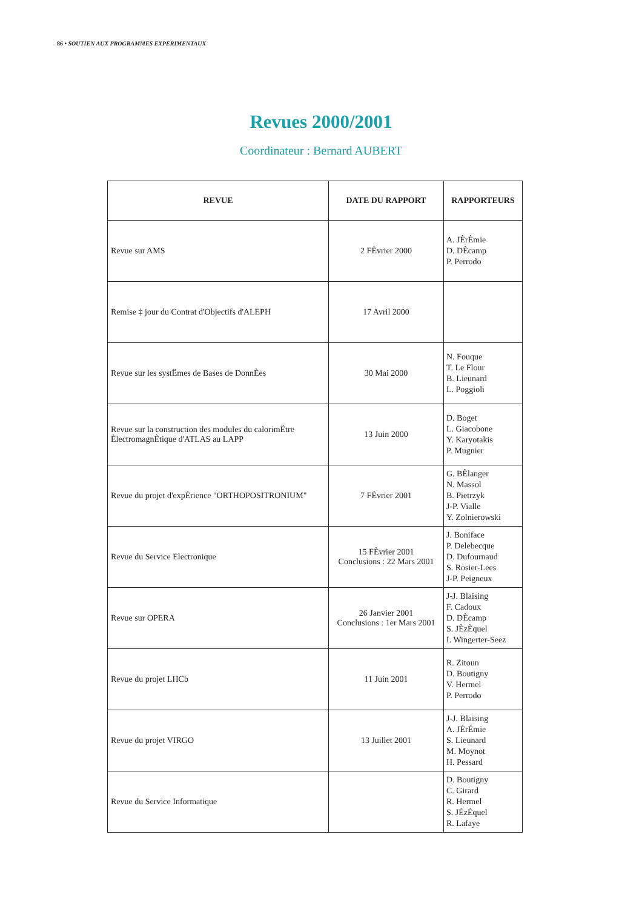86 • SOUTIEN AUX PROGRAMMES EXPERIMENTAUX
Revues 2000/2001
Coordinateur : Bernard AUBERT
| REVUE | DATE DU RAPPORT | RAPPORTEURS |
| --- | --- | --- |
| Revue sur AMS | 2 FÈvrier 2000 | A. JÈrÈmie D. DÈcamp P. Perrodo |
| Remise ‡ jour du Contrat d'Objectifs d'ALEPH | 17 Avril 2000 | |
| Revue sur les systËmes de Bases de DonnÈes | 30 Mai 2000 | N. Fouque T. Le Flour B. Lieunard L. Poggioli |
| Revue sur la construction des modules du calorimËtre ÈlectromagnÈtique d'ATLAS au LAPP | 13 Juin 2000 | D. Boget L. Giacobone Y. Karyotakis P. Mugnier |
| Revue du projet d'expÈrience "ORTHOPOSITRONIUM" | 7 FÈvrier 2001 | G. BÈlanger N. Massol B. Pietrzyk J-P. Vialle Y. Zolnierowski |
| Revue du Service Electronique | 15 FÈvrier 2001 Conclusions : 22 Mars 2001 | J. Boniface P. Delebecque D. Dufournaud S. Rosier-Lees J-P. Peigneux |
| Revue sur OPERA | 26 Janvier 2001 Conclusions : 1er Mars 2001 | J-J. Blaising F. Cadoux D. DÈcamp S. JÈzÈquel I. Wingerter-Seez |
| Revue du projet LHCb | 11 Juin 2001 | R. Zitoun D. Boutigny V. Hermel P. Perrodo |
| Revue du projet VIRGO | 13 Juillet 2001 | J-J. Blaising A. JÈrÈmie S. Lieunard M. Moynot H. Pessard |
| Revue du Service Informatique | | D. Boutigny C. Girard R. Hermel S. JÈzÈquel R. Lafaye |